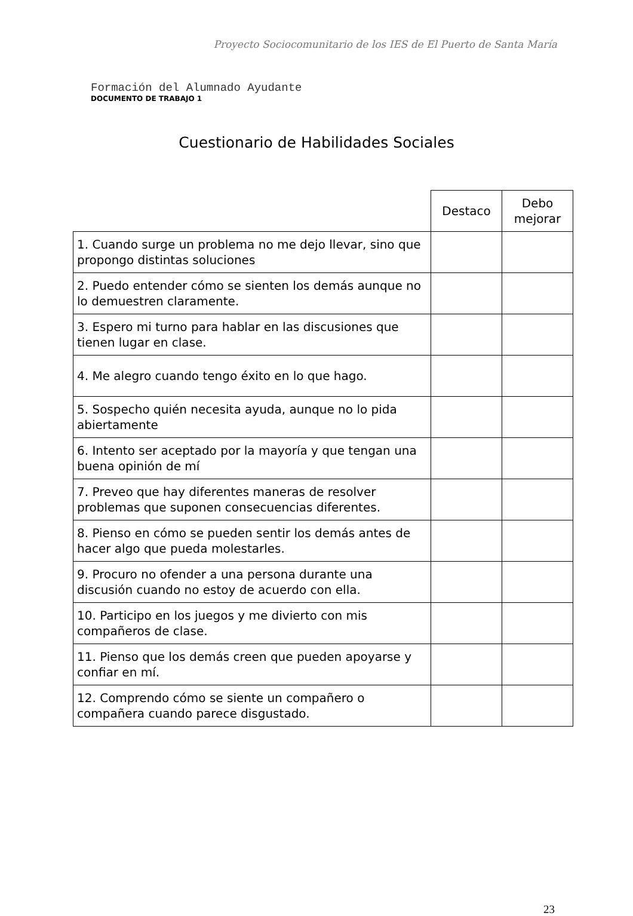Proyecto Sociocomunitario de los IES de El Puerto de Santa María
Formación del Alumnado Ayudante
DOCUMENTO DE TRABAJO 1
Cuestionario de Habilidades Sociales
| | Destaco | Debo mejorar |
| 1. Cuando surge un problema no me dejo llevar, sino que propongo distintas soluciones | | |
| 2. Puedo entender cómo se sienten los demás aunque no lo demuestren claramente. | | |
| 3. Espero mi turno para hablar en las discusiones que tienen lugar en clase. | | |
| 4. Me alegro cuando tengo éxito en lo que hago. | | |
| 5. Sospecho quién necesita ayuda, aunque no lo pida abiertamente | | |
| 6. Intento ser aceptado por la mayoría y que tengan una buena opinión de mí | | |
| 7. Preveo que hay diferentes maneras de resolver problemas que suponen consecuencias diferentes. | | |
| 8. Pienso en cómo se pueden sentir los demás antes de hacer algo que pueda molestarles. | | |
| 9. Procuro no ofender a una persona durante una discusión cuando no estoy de acuerdo con ella. | | |
| 10. Participo en los juegos y me divierto con mis compañeros de clase. | | |
| 11. Pienso que los demás creen que pueden apoyarse y confiar en mí. | | |
| 12. Comprendo cómo se siente un compañero o compañera cuando parece disgustado. | | |
23